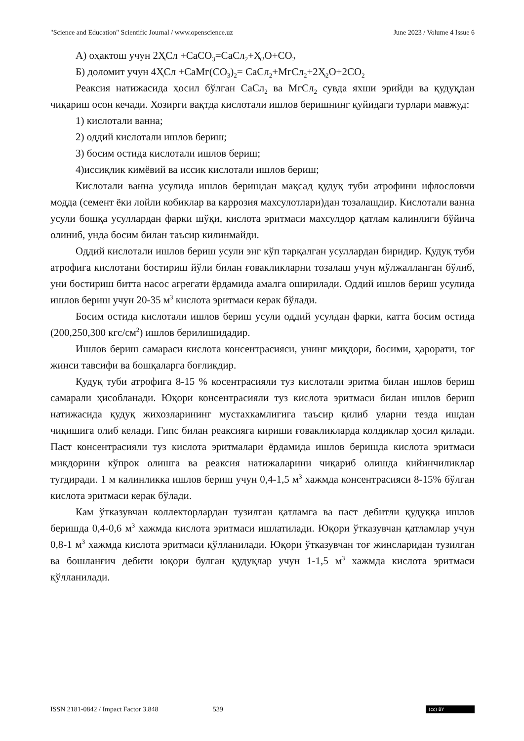"Science and Education" Scientific Journal / www.openscience.uz June 2023 / Volume 4 Issue 6
А) оҳактош учун 2ҲСл +СаСО<sub>3</sub>=СаСл<sub>2</sub>+Ҳ<sub>2</sub>О+СО<sub>2</sub>
Б) доломит учун 4ҲСл +СаМг(СО<sub>3</sub>)<sub>2</sub>= СаСл<sub>2</sub>+МгСл<sub>2</sub>+2Ҳ<sub>2</sub>О+2СО<sub>2</sub>
Реаксия натижасида ҳосил бўлган СаСл<sub>2</sub> ва МгСл<sub>2</sub> сувда яхши эрийди ва қудуқдан чиқариш осон кечади. Хозирги вақтда кислотали ишлов беришнинг қуйидаги турлари мавжуд:
1) кислотали ванна;
2) оддий кислотали ишлов бериш;
3) босим остида кислотали ишлов бериш;
4)иссиқлик кимёвий ва иссик кислотали ишлов бериш;
Кислотали ванна усулида ишлов беришдан мақсад қудуқ туби атрофини ифлословчи модда (семент ёки лойли кобиклар ва каррозия махсулотлари)дан тозалашдир. Кислотали ванна усули бошқа усуллардан фарки шўқи, кислота эритмаси махсулдор қатлам калинлиги бўйича олиниб, унда босим билан таъсир килинмайди.
Оддий кислотали ишлов бериш усули энг кўп тарқалган усуллардан биридир. Қудуқ туби атрофига кислотани бостириш йўли билан ғовакликларни тозалаш учун мўлжалланган бўлиб, уни бостириш битта насос агрегати ёрдамида амалга оширилади. Оддий ишлов бериш усулида ишлов бериш учун 20-35 м<sup>3</sup> кислота эритмаси керак бўлади.
Босим остида кислотали ишлов бериш усули оддий усулдан фарки, катта босим остида (200,250,300 кгс/см<sup>2</sup>) ишлов берилишидадир.
Ишлов бериш самараси кислота консентрасияси, унинг миқдори, босими, ҳарорати, тоғ жинси тавсифи ва бошқаларга боғлиқдир.
Қудуқ туби атрофига 8-15 % косентрасияли туз кислотали эритма билан ишлов бериш самарали ҳисобланади. Юқори консентрасияли туз кислота эритмаси билан ишлов бериш натижасида қудуқ жихозларининг мустахкамлигига таъсир қилиб уларни тезда ишдан чиқишига олиб келади. Гипс билан реаксияга кириши ғовакликларда колдиклар ҳосил қилади. Паст консентрасияли туз кислота эритмалари ёрдамида ишлов беришда кислота эритмаси миқдорини кўпрок олишга ва реаксия натижаларини чиқариб олишда кийинчиликлар тугдиради. 1 м калинликка ишлов бериш учун 0,4-1,5 м<sup>3</sup> хажмда консентрасияси 8-15% бўлган кислота эритмаси керак бўлади.
Кам ўтказувчан коллекторлардан тузилган қатламга ва паст дебитли қудуққа ишлов беришда 0,4-0,6 м<sup>3</sup> хажмда кислота эритмаси ишлатилади. Юқори ўтказувчан қатламлар учун 0,8-1 м<sup>3</sup> хажмда кислота эритмаси қўлланилади. Юқори ўтказувчан тоғ жинсларидан тузилган ва бошланғич дебити юқори булган қудуқлар учун 1-1,5 м<sup>3</sup> хажмда кислота эритмаси қўлланилади.
ISSN 2181-0842 / Impact Factor 3.848 539 (cc) BY